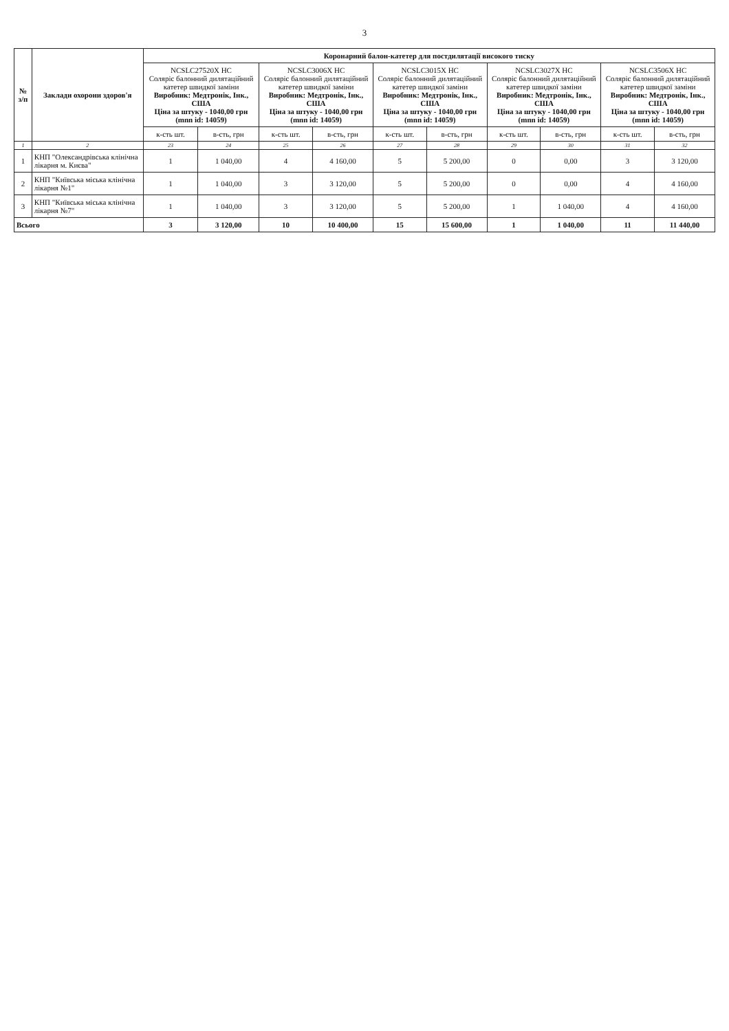3
| № з/п | Заклади охорони здоров'я | Коронарний балон-катетер для постдилятації високого тиску | | | | | | | | | |
| --- | --- | --- | --- | --- | --- | --- | --- | --- | --- | --- | --- |
| | | NCSLC27520X HC Соляріс балонний дилятаційний катетер швидкої заміни Виробник: Медтронік, Інк., США Ціна за штуку - 1040,00 грн (mnn id: 14059) | | NCSLC3006X HC Соляріс балонний дилятаційний катетер швидкої заміни Виробник: Медтронік, Інк., США Ціна за штуку - 1040,00 грн (mnn id: 14059) | | NCSLC3015X HC Соляріс балонний дилятаційний катетер швидкої заміни Виробник: Медтронік, Інк., США Ціна за штуку - 1040,00 грн (mnn id: 14059) | | NCSLC3027X HC Соляріс балонний дилятаційний катетер швидкої заміни Виробник: Медтронік, Інк., США Ціна за штуку - 1040,00 грн (mnn id: 14059) | | NCSLC3506X HC Соляріс балонний дилятаційний катетер швидкої заміни Виробник: Медтронік, Інк., США Ціна за штуку - 1040,00 грн (mnn id: 14059) | |
| | | к-сть шт. | в-сть, грн | к-сть шт. | в-сть, грн | к-сть шт. | в-сть, грн | к-сть шт. | в-сть, грн | к-сть шт. | в-сть, грн |
| 1 | 2 | 23 | 24 | 25 | 26 | 27 | 28 | 29 | 30 | 31 | 32 |
| 1 | КНП "Олександрівська клінічна лікарня м. Києва" | 1 | 1 040,00 | 4 | 4 160,00 | 5 | 5 200,00 | 0 | 0,00 | 3 | 3 120,00 |
| 2 | КНП "Київська міська клінічна лікарня №1" | 1 | 1 040,00 | 3 | 3 120,00 | 5 | 5 200,00 | 0 | 0,00 | 4 | 4 160,00 |
| 3 | КНП "Київська міська клінічна лікарня №7" | 1 | 1 040,00 | 3 | 3 120,00 | 5 | 5 200,00 | 1 | 1 040,00 | 4 | 4 160,00 |
| Всього | | 3 | 3 120,00 | 10 | 10 400,00 | 15 | 15 600,00 | 1 | 1 040,00 | 11 | 11 440,00 |